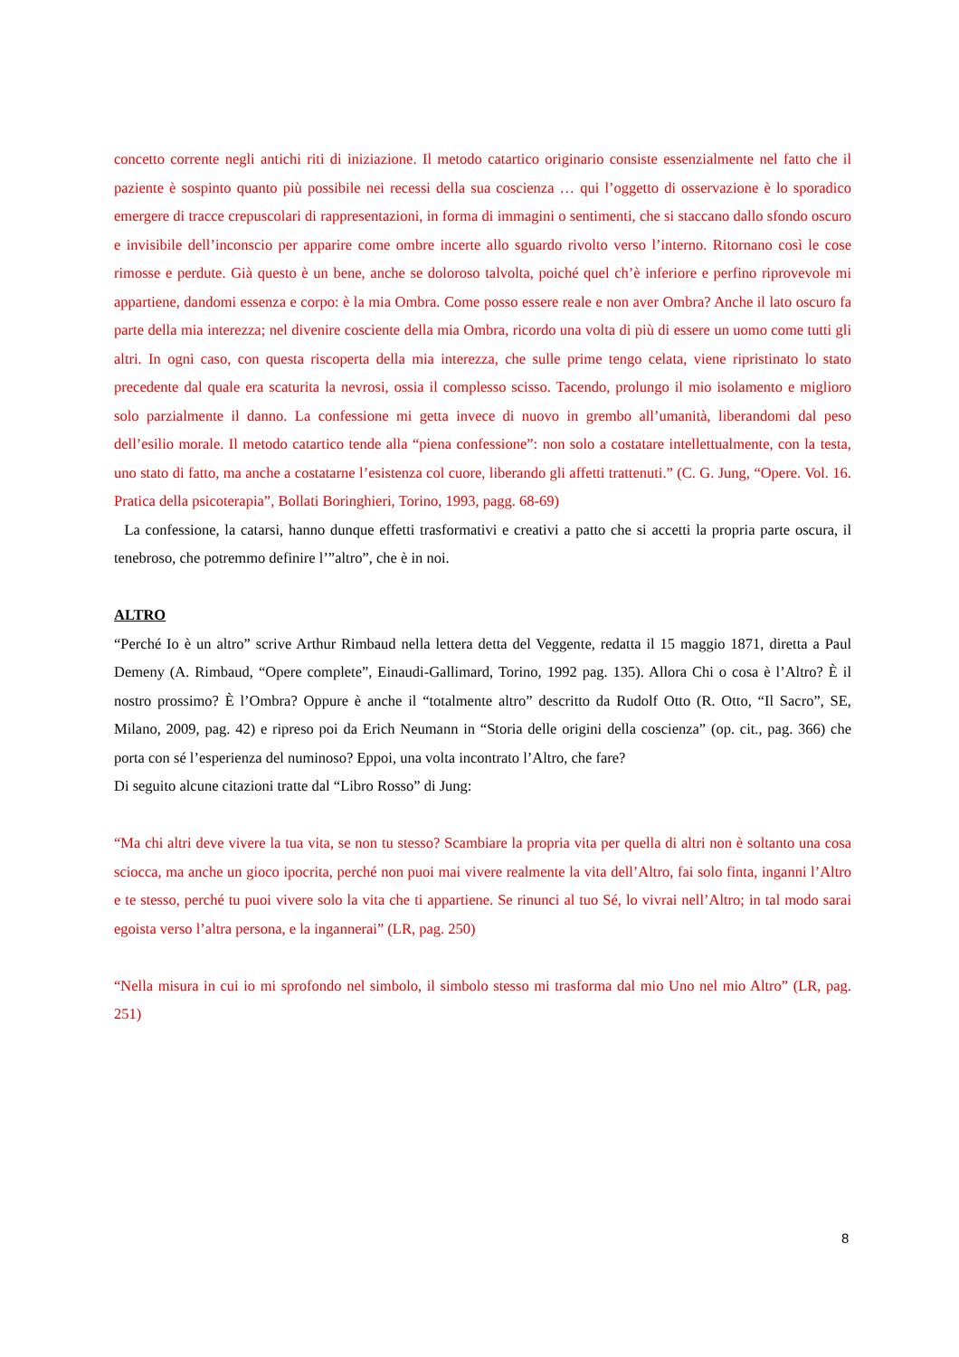concetto corrente negli antichi riti di iniziazione. Il metodo catartico originario consiste essenzialmente nel fatto che il paziente è sospinto quanto più possibile nei recessi della sua coscienza … qui l’oggetto di osservazione è lo sporadico emergere di tracce crepuscolari di rappresentazioni, in forma di immagini o sentimenti, che si staccano dallo sfondo oscuro e invisibile dell’inconscio per apparire come ombre incerte allo sguardo rivolto verso l’interno. Ritornano così le cose rimosse e perdute. Già questo è un bene, anche se doloroso talvolta, poiché quel ch’è inferiore e perfino riprovevole mi appartiene, dandomi essenza e corpo: è la mia Ombra. Come posso essere reale e non aver Ombra? Anche il lato oscuro fa parte della mia interezza; nel divenire cosciente della mia Ombra, ricordo una volta di più di essere un uomo come tutti gli altri. In ogni caso, con questa riscoperta della mia interezza, che sulle prime tengo celata, viene ripristinato lo stato precedente dal quale era scaturita la nevrosi, ossia il complesso scisso. Tacendo, prolungo il mio isolamento e miglioro solo parzialmente il danno. La confessione mi getta invece di nuovo in grembo all’umanità, liberandomi dal peso dell’esilio morale. Il metodo catartico tende alla “piena confessione”: non solo a costatare intellettualmente, con la testa, uno stato di fatto, ma anche a costatarne l’esistenza col cuore, liberando gli affetti trattenuti.” (C. G. Jung, “Opere. Vol. 16. Pratica della psicoterapia”, Bollati Boringhieri, Torino, 1993, pagg. 68-69)
La confessione, la catarsi, hanno dunque effetti trasformativi e creativi a patto che si accetti la propria parte oscura, il tenebroso, che potremmo definire l’”altro”, che è in noi.
ALTRO
“Perché Io è un altro” scrive Arthur Rimbaud nella lettera detta del Veggente, redatta il 15 maggio 1871, diretta a Paul Demeny (A. Rimbaud, “Opere complete”, Einaudi-Gallimard, Torino, 1992 pag. 135). Allora Chi o cosa è l’Altro? È il nostro prossimo? È l’Ombra? Oppure è anche il “totalmente altro” descritto da Rudolf Otto (R. Otto, “Il Sacro”, SE, Milano, 2009, pag. 42) e ripreso poi da Erich Neumann in “Storia delle origini della coscienza” (op. cit., pag. 366) che porta con sé l’esperienza del numinoso? Eppoi, una volta incontrato l’Altro, che fare?
Di seguito alcune citazioni tratte dal “Libro Rosso” di Jung:
“Ma chi altri deve vivere la tua vita, se non tu stesso? Scambiare la propria vita per quella di altri non è soltanto una cosa sciocca, ma anche un gioco ipocrita, perché non puoi mai vivere realmente la vita dell’Altro, fai solo finta, inganni l’Altro e te stesso, perché tu puoi vivere solo la vita che ti appartiene. Se rinunci al tuo Sé, lo vivrai nell’Altro; in tal modo sarai egoista verso l’altra persona, e la ingannerai” (LR, pag. 250)
“Nella misura in cui io mi sprofondo nel simbolo, il simbolo stesso mi trasforma dal mio Uno nel mio Altro” (LR, pag. 251)
8